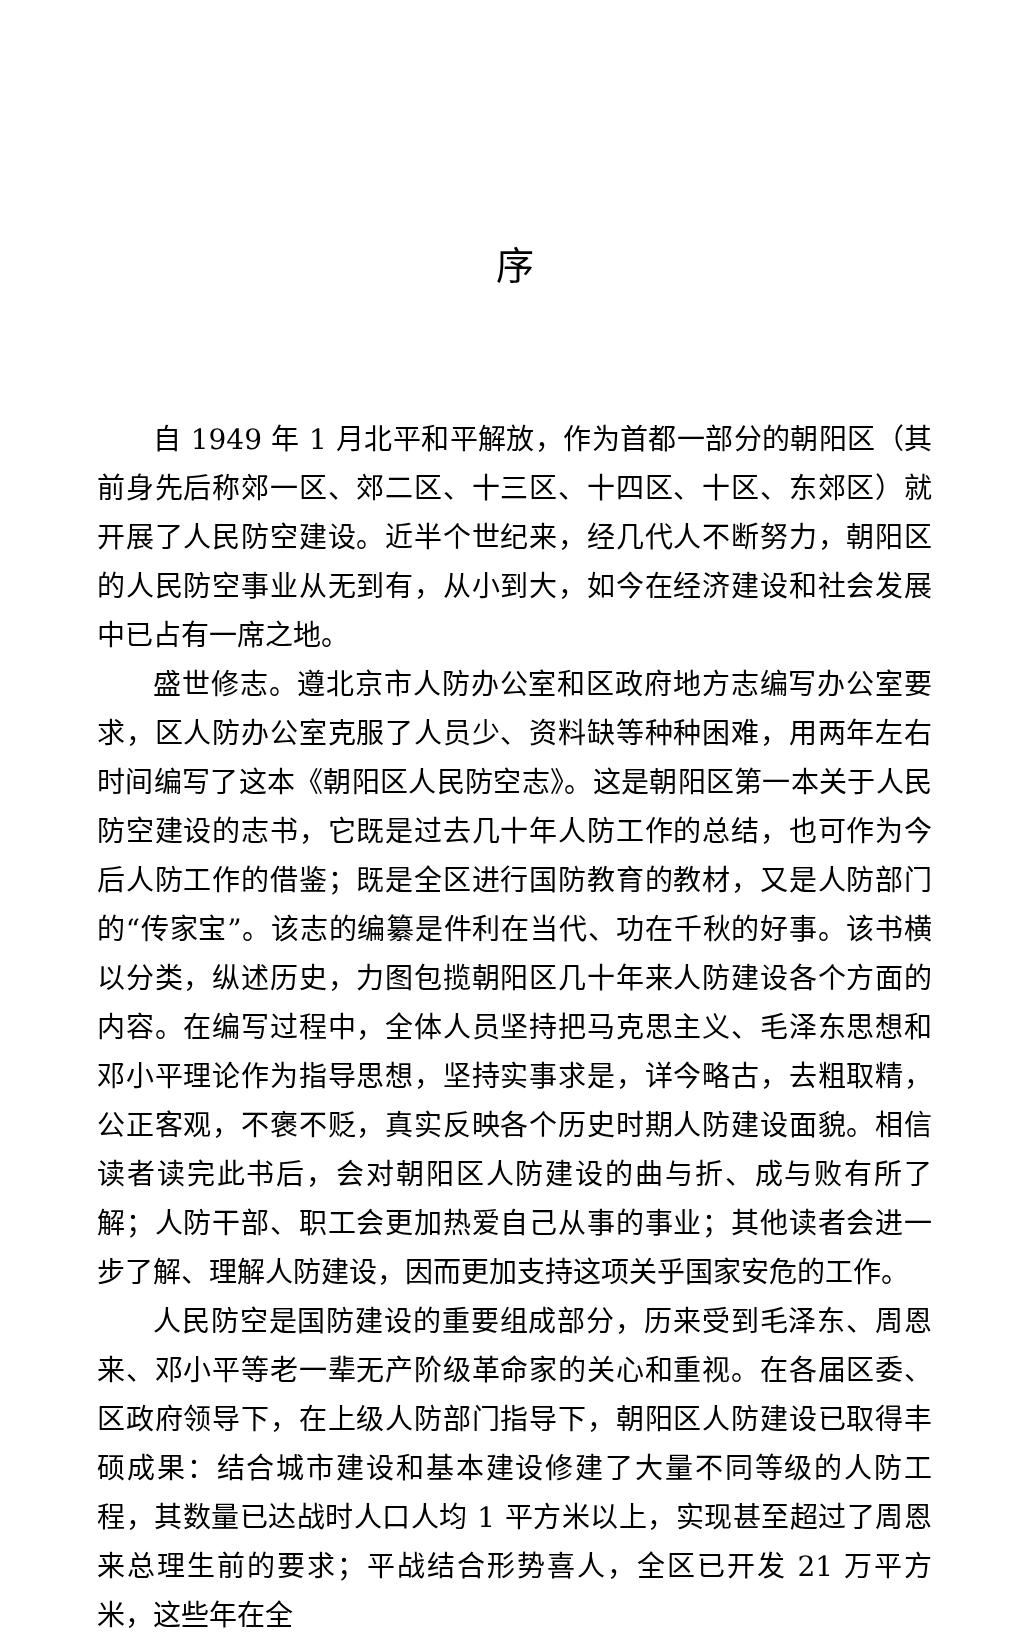序
自 1949 年 1 月北平和平解放，作为首都一部分的朝阳区（其前身先后称郊一区、郊二区、十三区、十四区、十区、东郊区）就开展了人民防空建设。近半个世纪来，经几代人不断努力，朝阳区的人民防空事业从无到有，从小到大，如今在经济建设和社会发展中已占有一席之地。
盛世修志。遵北京市人防办公室和区政府地方志编写办公室要求，区人防办公室克服了人员少、资料缺等种种困难，用两年左右时间编写了这本《朝阳区人民防空志》。这是朝阳区第一本关于人民防空建设的志书，它既是过去几十年人防工作的总结，也可作为今后人防工作的借鉴；既是全区进行国防教育的教材，又是人防部门的“传家宝”。该志的编纂是件利在当代、功在千秋的好事。该书横以分类，纵述历史，力图包揽朝阳区几十年来人防建设各个方面的内容。在编写过程中，全体人员坚持把马克思主义、毛泽东思想和邓小平理论作为指导思想，坚持实事求是，详今略古，去粗取精，公正客观，不褒不贬，真实反映各个历史时期人防建设面貌。相信读者读完此书后，会对朝阳区人防建设的曲与折、成与败有所了解；人防干部、职工会更加热爱自己从事的事业；其他读者会进一步了解、理解人防建设，因而更加支持这项关乎国家安危的工作。
人民防空是国防建设的重要组成部分，历来受到毛泽东、周恩来、邓小平等老一辈无产阶级革命家的关心和重视。在各届区委、区政府领导下，在上级人防部门指导下，朝阳区人防建设已取得丰硕成果：结合城市建设和基本建设修建了大量不同等级的人防工程，其数量已达战时人口人均 1 平方米以上，实现甚至超过了周恩来总理生前的要求；平战结合形势喜人，全区已开发 21 万平方米，这些年在全